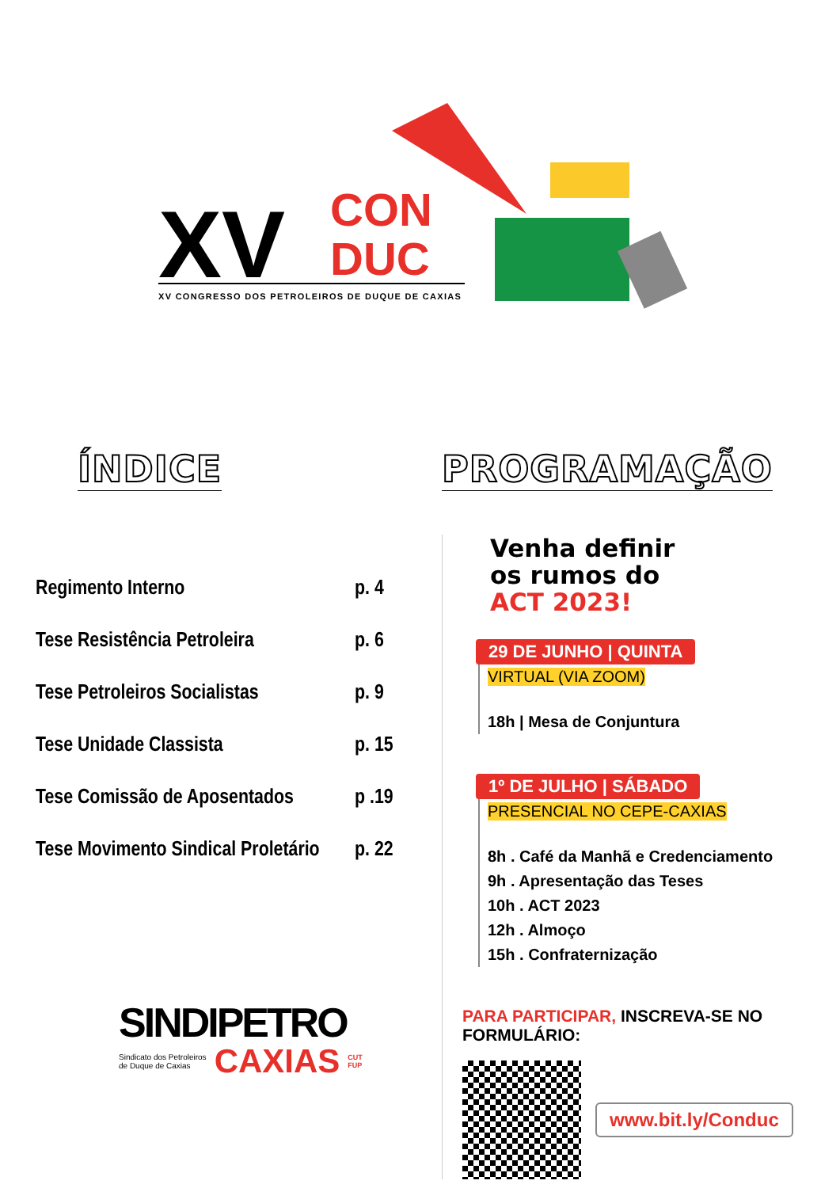XV
CON
DUC
XV CONGRESSO DOS PETROLEIROS DE DUQUE DE CAXIAS
ÍNDICE
Regimento Interno p. 4
Tese Resistência Petroleira p. 6
Tese Petroleiros Socialistas p. 9
Tese Unidade Classista p. 15
Tese Comissão de Aposentados p .19
Tese Movimento Sindical Proletário p. 22
SINDIPETRO
Sindicato dos Petroleiros
de Duque de Caxias
CAXIAS
CUT
FUP
PROGRAMAÇÃO
Venha definir
os rumos do
ACT 2023!
29 DE JUNHO | QUINTA
VIRTUAL (VIA ZOOM)
18h | Mesa de Conjuntura
1º DE JULHO | SÁBADO
PRESENCIAL NO CEPE-CAXIAS
8h . Café da Manhã e Credenciamento
9h . Apresentação das Teses
10h . ACT 2023
12h . Almoço
15h . Confraternização
PARA PARTICIPAR, INSCREVA-SE NO FORMULÁRIO:
www.bit.ly/Conduc